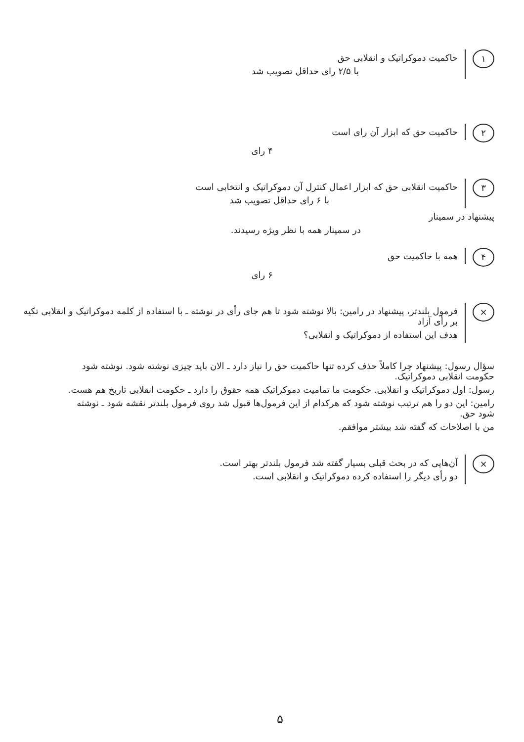۱
حاکمیت دموکراتیک و انقلابی حق
با ۲/۵ رای حداقل تصویب شد
۲
حاکمیت حق که ابزار آن رای است
۴ رای
۳
حاکمیت انقلابی حق که ابزار اعمال کنترل آن دموکراتیک و انتخابی است
با ۶ رای حداقل تصویب شد
پیشنهاد در سمینار
در سمینار همه با نظر ویژه رسیدند.
۴
همه با حاکمیت حق
۶ رای
×
فرمول بلندتر، پیشنهاد در رامین: بالا نوشته شود تا هم جای رأی در نوشته ـ با استفاده از کلمه دموکراتیک و انقلابی تکیه بر رأی آزاد
هدف این استفاده از دموکراتیک و انقلابی؟
سؤال رسول: پیشنهاد چرا کاملاً حذف کرده تنها حاکمیت حق را نیاز دارد ـ الان باید چیزی نوشته شود. نوشته شود حکومت انقلابی دموکراتیک.
رسول: اول دموکراتیک و انقلابی. حکومت ما تمامیت دموکراتیک همه حقوق را دارد ـ حکومت انقلابی تاریخ هم هست.
رامین: این دو را هم ترتیب نوشته شود که هرکدام از این فرمول‌ها قبول شد روی فرمول بلندتر نقشه شود ـ نوشته شود حق.
من با اصلاحات که گفته شد بیشتر موافقم.
×
آن‌هایی که در بحث قبلی بسیار گفته شد فرمول بلندتر بهتر است.
دو رأی دیگر را استفاده کرده دموکراتیک و انقلابی است.
۵